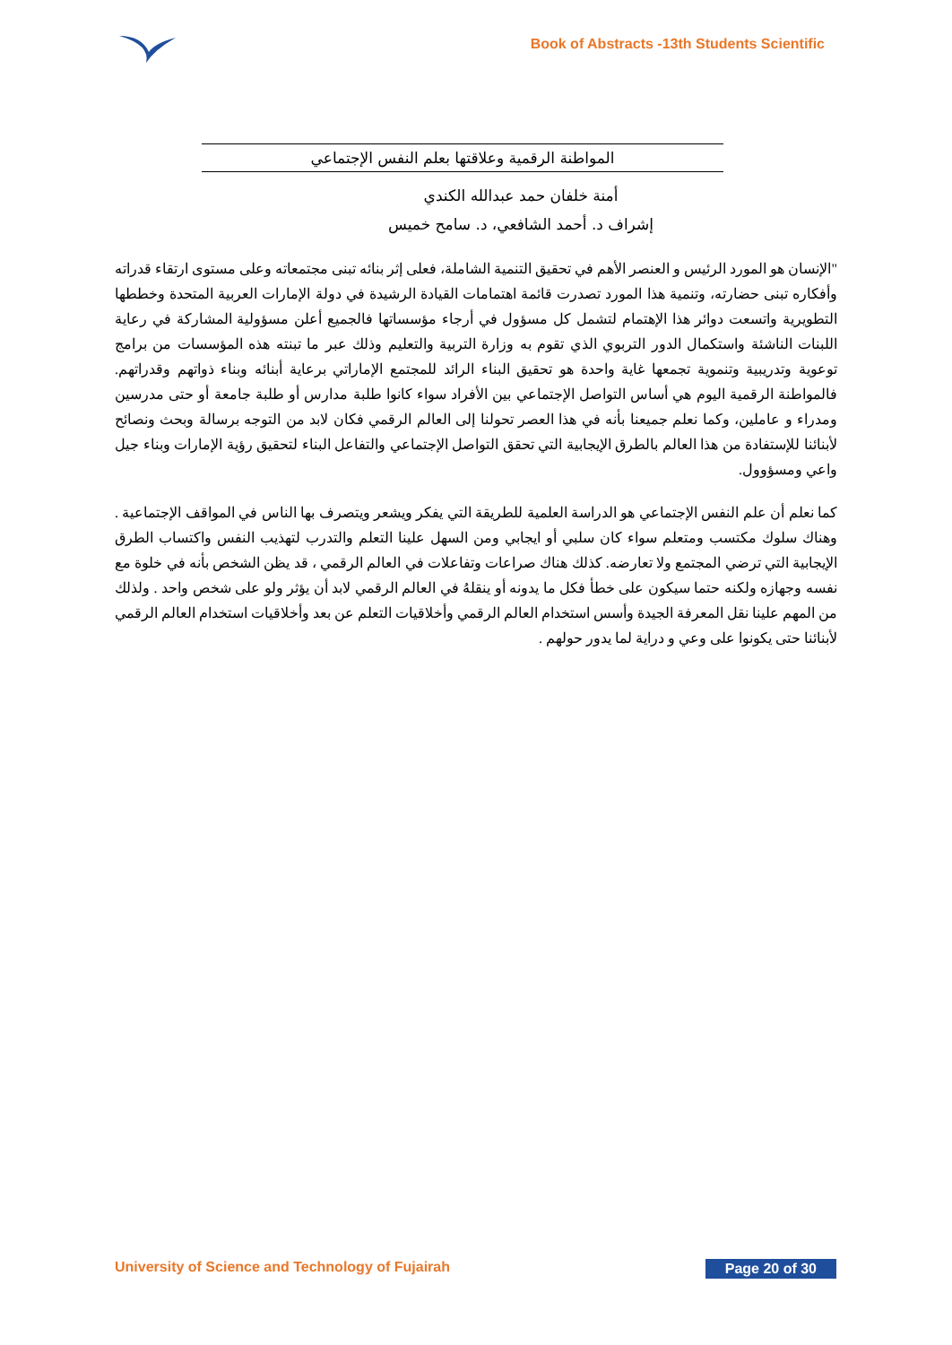Book of Abstracts -13th Students Scientific
المواطنة الرقمية وعلاقتها بعلم النفس الإجتماعي
أمنة خلفان حمد عبدالله الكندي
إشراف د. أحمد الشافعي، د. سامح خميس
"الإنسان هو المورد الرئيس و العنصر الأهم في تحقيق التنمية الشاملة، فعلى إثر بنائه تبنى مجتمعاته وعلى مستوى ارتقاء قدراته وأفكاره تبنى حضارته، وتنمية هذا المورد تصدرت قائمة اهتمامات القيادة الرشيدة في دولة الإمارات العربية المتحدة وخططها التطويرية واتسعت دوائر هذا الإهتمام لتشمل كل مسؤول في أرجاء مؤسساتها فالجميع أعلن مسؤولية المشاركة في رعاية اللبنات الناشئة واستكمال الدور التربوي الذي تقوم به وزارة التربية والتعليم وذلك عبر ما تبنته هذه المؤسسات من برامج توعوية وتدريبية وتنموية تجمعها غاية واحدة هو تحقيق البناء الرائد للمجتمع الإماراتي برعاية أبنائه وبناء ذواتهم وقدراتهم. فالمواطنة الرقمية اليوم هي أساس التواصل الإجتماعي بين الأفراد سواء كانوا طلبة مدارس أو طلبة جامعة أو حتى مدرسين ومدراء و عاملين، وكما نعلم جميعنا بأنه في هذا العصر تحولنا إلى العالم الرقمي فكان لابد من التوجه برسالة وبحث ونصائح لأبنائنا للإستفادة من هذا العالم بالطرق الإيجابية التي تحقق التواصل الإجتماعي والتفاعل البناء لتحقيق رؤية الإمارات وبناء جيل واعي ومسؤوول.
كما نعلم أن علم النفس الإجتماعي هو الدراسة العلمية للطريقة التي يفكر ويشعر ويتصرف بها الناس في المواقف الإجتماعية . وهناك سلوك مكتسب ومتعلم سواء كان سلبي أو ايجابي ومن السهل علينا التعلم والتدرب لتهذيب النفس واكتساب الطرق الإيجابية التي ترضي المجتمع ولا تعارضه. كذلك هناك صراعات وتفاعلات في العالم الرقمي ، قد يظن الشخص بأنه في خلوة مع نفسه وجهازه ولكنه حتما سيكون على خطأ فكل ما يدونه أو ينقلهُ في العالم الرقمي لابد أن يؤثر ولو على شخص واحد . ولذلك من المهم علينا نقل المعرفة الجيدة وأسس استخدام العالم الرقمي وأخلاقيات التعلم عن بعد وأخلاقيات استخدام العالم الرقمي لأبنائنا حتى يكونوا على وعي و دراية لما يدور حولهم .
University of Science and Technology of Fujairah Page 20 of 30